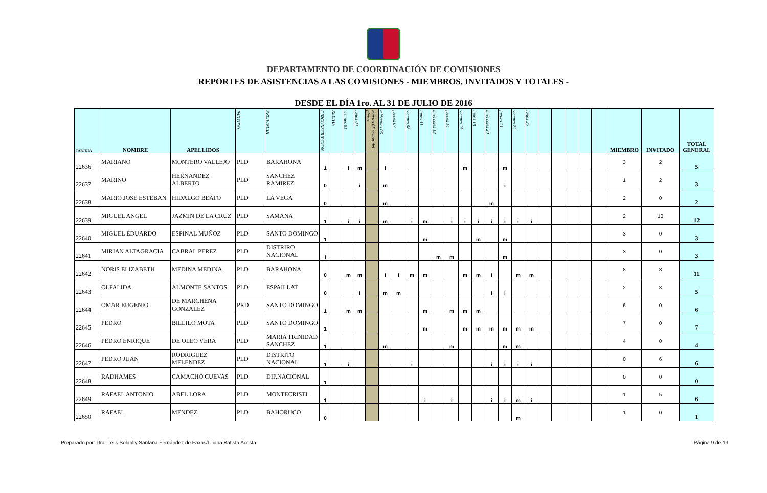DEPARTAMENTO DE COORDINACIÓN DE COMISIONES
REPORTES DE ASISTENCIAS A LAS COMISIONES - MIEMBROS, INVITADOS Y TOTALES -
DESDE EL DÍA 1ro. AL 31 DE JULIO DE 2016
| TARJETA | NOMBRE | APELLIDOS | PARTIDO | PROVINCIA | CIRCUNSCRIPCION | RECTIF. | viernes 01 | lunes 04 | martes 05 sesión del pleno | miércoles 06 | jueves 07 | viernes 08 | lunes 11 | miércoles 13 | jueves 14 | viernes 15 | lunes 18 | miércoles 20 | jueves 21 | viernes 22 | lunes 25 | | | | | | MIEMBRO | INVITADO | TOTAL GENERAL |
| --- | --- | --- | --- | --- | --- | --- | --- | --- | --- | --- | --- | --- | --- | --- | --- | --- | --- | --- | --- | --- | --- | --- | --- | --- | --- | --- | --- | --- | --- |
| 22636 | MARIANO | MONTERO VALLEJO | PLD | BARAHONA | 1 | | i | m | | i | | | | | | m | | | m | | | | | | | | 3 | 2 | 5 |
| 22637 | MARINO | HERNANDEZ ALBERTO | PLD | SANCHEZ RAMIREZ | 0 | | | i | | m | | | | | | | | | i | | | | | | | | 1 | 2 | 3 |
| 22638 | MARIO JOSE ESTEBAN | HIDALGO BEATO | PLD | LA VEGA | 0 | | | | | m | | | | | | | | m | | | | | | | | | 2 | 0 | 2 |
| 22639 | MIGUEL ANGEL | JAZMIN DE LA CRUZ | PLD | SAMANA | 1 | | i | i | | m | | i | m | | i | i | i | i | i | i | i | | | | | | 2 | 10 | 12 |
| 22640 | MIGUEL EDUARDO | ESPINAL MUÑOZ | PLD | SANTO DOMINGO | 1 | | | | | | | | m | | | | m | | m | | | | | | | | 3 | 0 | 3 |
| 22641 | MIRIAN ALTAGRACIA | CABRAL PEREZ | PLD | DISTRIRO NACIONAL | 1 | | | | | | | | | m | m | | | | m | | | | | | | | 3 | 0 | 3 |
| 22642 | NORIS ELIZABETH | MEDINA MEDINA | PLD | BARAHONA | 0 | | m | m | | i | i | m | m | | | m | m | i | | m | m | | | | | | 8 | 3 | 11 |
| 22643 | OLFALIDA | ALMONTE SANTOS | PLD | ESPAILLAT | 0 | | | i | | m | m | | | | | | | i | i | | | | | | | | 2 | 3 | 5 |
| 22644 | OMAR EUGENIO | DE MARCHENA GONZALEZ | PRD | SANTO DOMINGO | 1 | | m | m | | | | | m | | m | m | m | | | | | | | | | | 6 | 0 | 6 |
| 22645 | PEDRO | BILLILO MOTA | PLD | SANTO DOMINGO | 1 | | | | | | | | m | | | m | m | m | m | m | m | | | | | | 7 | 0 | 7 |
| 22646 | PEDRO ENRIQUE | DE OLEO VERA | PLD | MARIA TRINIDAD SANCHEZ | 1 | | | | | m | | | | | m | | | | m | m | | | | | | | 4 | 0 | 4 |
| 22647 | PEDRO JUAN | RODRIGUEZ MELENDEZ | PLD | DISTRITO NACIONAL | 1 | | i | | | | | i | | | | | | i | i | i | i | | | | | | 0 | 6 | 6 |
| 22648 | RADHAMES | CAMACHO CUEVAS | PLD | DIP.NACIONAL | 1 | | | | | | | | | | | | | | | | | | | | | | 0 | 0 | 0 |
| 22649 | RAFAEL ANTONIO | ABEL LORA | PLD | MONTECRISTI | 1 | | | | | | | | i | | i | | | i | i | m | i | | | | | | 1 | 5 | 6 |
| 22650 | RAFAEL | MENDEZ | PLD | BAHORUCO | 0 | | | | | | | | | | | | | | | m | | | | | | | 1 | 0 | 1 |
Preparado por: Dra. Lelis Solanlly Santana Fernández de Faxas/Liliana Batista Acosta Página 9 de 13